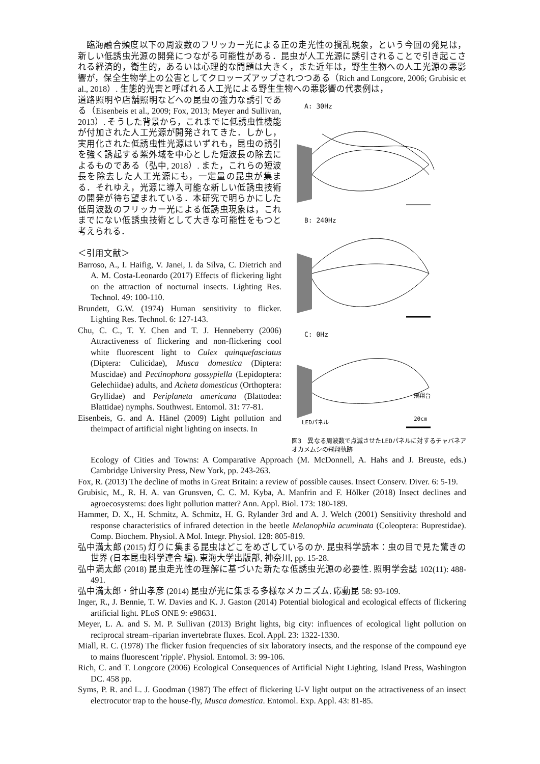臨海融合頻度以下の周波数のフリッカー光による正の走光性の撹乱現象，という今回の発見は，新しい低誘虫光源の開発につながる可能性がある．昆虫が人工光源に誘引されることで引き起こされる経済的，衛生的，あるいは心理的な問題は大きく，また近年は，野生生物への人工光源の悪影響が，保全生物学上の公害としてクロッーズアップされつつある（Rich and Longcore, 2006; Grubisic et al., 2018）. 生態的光害と呼ばれる人工光による野生生物への悪影響の代表例は，
道路照明や店舗照明などへの昆虫の強力な誘引である（Eisenbeis et al., 2009; Fox, 2013; Meyer and Sullivan, 2013）. そうした背景から，これまでに低誘虫性機能が付加された人工光源が開発されてきた．しかし，実用化された低誘虫性光源はいずれも，昆虫の誘引を強く誘起する紫外域を中心とした短波長の除去によるものである（弘中, 2018）. また，これらの短波長を除去した人工光源にも，一定量の昆虫が集まる．それゆえ，光源に導入可能な新しい低誘虫技術の開発が待ち望まれている．本研究で明らかにした低周波数のフリッカー光による低誘虫現象は，これまでにない低誘虫技術として大きな可能性をもつと考えられる．
＜引用文献＞
Barroso, A., I. Haifig, V. Janei, I. da Silva, C. Dietrich and A. M. Costa-Leonardo (2017) Effects of flickering light on the attraction of nocturnal insects. Lighting Res. Technol. 49: 100-110.
Brundett, G.W. (1974) Human sensitivity to flicker. Lighting Res. Technol. 6: 127-143.
Chu, C. C., T. Y. Chen and T. J. Henneberry (2006) Attractiveness of flickering and non-flickering cool white fluorescent light to Culex quinquefasciatus (Diptera: Culicidae), Musca domestica (Diptera: Muscidae) and Pectinophora gossypiella (Lepidoptera: Gelechiidae) adults, and Acheta domesticus (Orthoptera: Gryllidae) and Periplaneta americana (Blattodea: Blattidae) nymphs. Southwest. Entomol. 31: 77-81.
Eisenbeis, G. and A. Hänel (2009) Light pollution and theimpact of artificial night lighting on insects. In
A: 30Hz
B: 240Hz
C: 0Hz
飛翔台
LEDパネル
20cm
図3　異なる周波数で点滅させたLEDパネルに対するチャバネアオカメムシの飛翔軌跡
Ecology of Cities and Towns: A Comparative Approach (M. McDonnell, A. Hahs and J. Breuste, eds.) Cambridge University Press, New York, pp. 243-263.
Fox, R. (2013) The decline of moths in Great Britain: a review of possible causes. Insect Conserv. Diver. 6: 5-19.
Grubisic, M., R. H. A. van Grunsven, C. C. M. Kyba, A. Manfrin and F. Hölker (2018) Insect declines and agroecosystems: does light pollution matter? Ann. Appl. Biol. 173: 180-189.
Hammer, D. X., H. Schmitz, A. Schmitz, H. G. Rylander 3rd and A. J. Welch (2001) Sensitivity threshold and response characteristics of infrared detection in the beetle Melanophila acuminata (Coleoptera: Buprestidae). Comp. Biochem. Physiol. A Mol. Integr. Physiol. 128: 805-819.
弘中満太郎 (2015) 灯りに集まる昆虫はどこをめざしているのか. 昆虫科学読本：虫の目で見た驚きの世界 (日本昆虫科学連合 編). 東海大学出版部, 神奈川, pp. 15-28.
弘中満太郎 (2018) 昆虫走光性の理解に基づいた新たな低誘虫光源の必要性. 照明学会誌 102(11): 488-491.
弘中満太郎・針山孝彦 (2014) 昆虫が光に集まる多様なメカニズム. 応動昆 58: 93-109.
Inger, R., J. Bennie, T. W. Davies and K. J. Gaston (2014) Potential biological and ecological effects of flickering artificial light. PLoS ONE 9: e98631.
Meyer, L. A. and S. M. P. Sullivan (2013) Bright lights, big city: influences of ecological light pollution on reciprocal stream–riparian invertebrate fluxes. Ecol. Appl. 23: 1322-1330.
Miall, R. C. (1978) The flicker fusion frequencies of six laboratory insects, and the response of the compound eye to mains fluorescent 'ripple'. Physiol. Entomol. 3: 99-106.
Rich, C. and T. Longcore (2006) Ecological Consequences of Artificial Night Lighting, Island Press, Washington DC. 458 pp.
Syms, P. R. and L. J. Goodman (1987) The effect of flickering U-V light output on the attractiveness of an insect electrocutor trap to the house-fly, Musca domestica. Entomol. Exp. Appl. 43: 81-85.